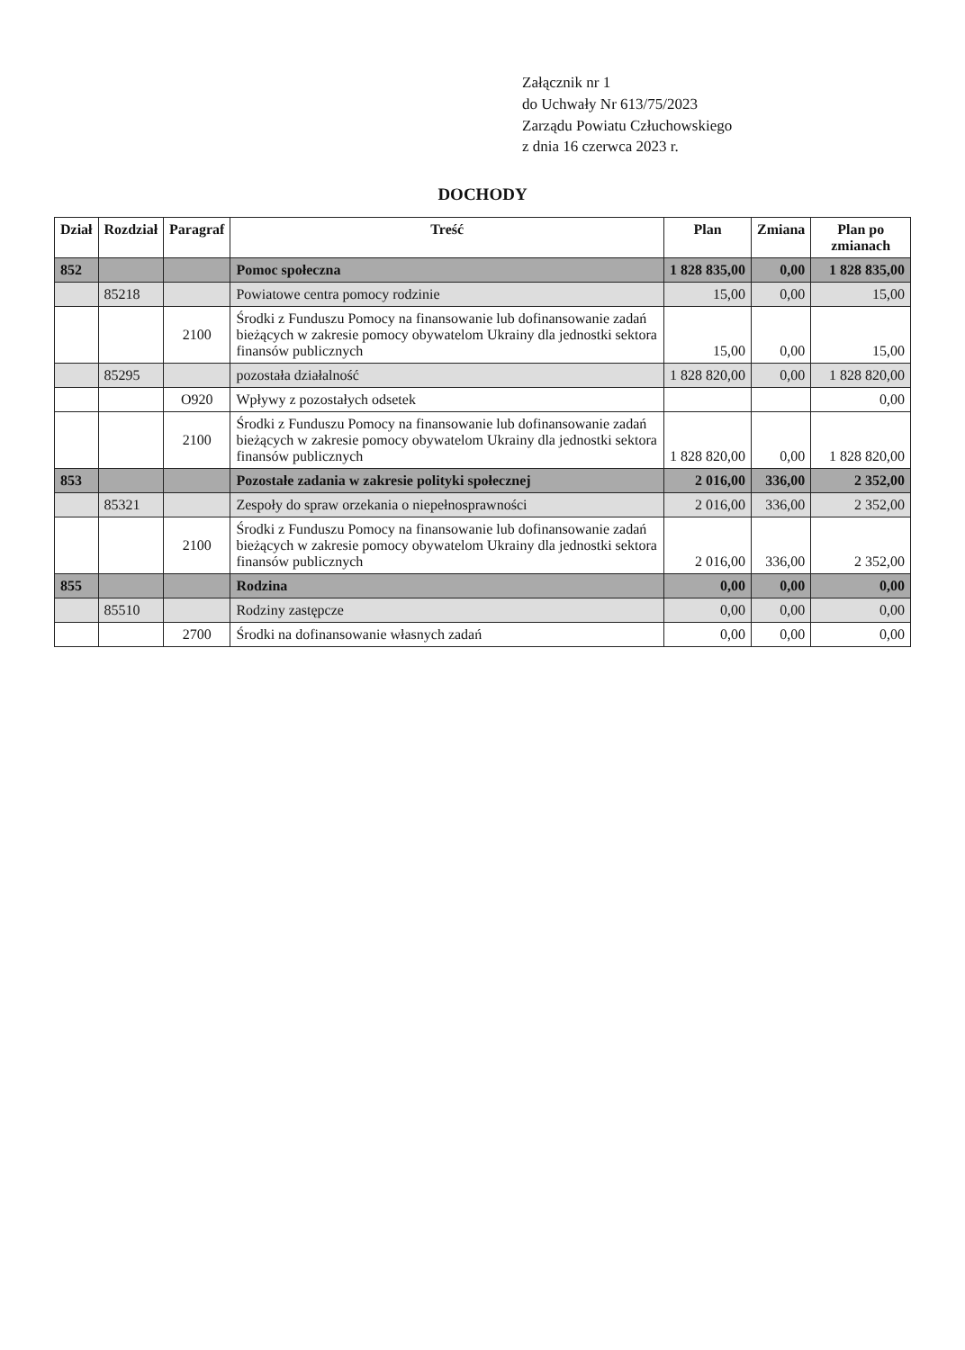Załącznik nr 1
do Uchwały Nr 613/75/2023
Zarządu Powiatu Człuchowskiego
z dnia 16 czerwca 2023 r.
DOCHODY
| Dział | Rozdział | Paragraf | Treść | Plan | Zmiana | Plan po zmianach |
| --- | --- | --- | --- | --- | --- | --- |
| 852 | | | Pomoc społeczna | 1 828 835,00 | 0,00 | 1 828 835,00 |
| | 85218 | | Powiatowe centra pomocy rodzinie | 15,00 | 0,00 | 15,00 |
| | | 2100 | Środki z Funduszu Pomocy na finansowanie lub dofinansowanie zadań bieżących w zakresie pomocy obywatelom Ukrainy dla jednostki sektora finansów publicznych | 15,00 | 0,00 | 15,00 |
| | 85295 | | pozostała działalność | 1 828 820,00 | 0,00 | 1 828 820,00 |
| | | O920 | Wpływy z pozostałych odsetek | | | 0,00 |
| | | 2100 | Środki z Funduszu Pomocy na finansowanie lub dofinansowanie zadań bieżących w zakresie pomocy obywatelom Ukrainy dla jednostki sektora finansów publicznych | 1 828 820,00 | 0,00 | 1 828 820,00 |
| 853 | | | Pozostałe zadania w zakresie polityki społecznej | 2 016,00 | 336,00 | 2 352,00 |
| | 85321 | | Zespoły do spraw orzekania o niepełnosprawności | 2 016,00 | 336,00 | 2 352,00 |
| | | 2100 | Środki z Funduszu Pomocy na finansowanie lub dofinansowanie zadań bieżących w zakresie pomocy obywatelom Ukrainy dla jednostki sektora finansów publicznych | 2 016,00 | 336,00 | 2 352,00 |
| 855 | | | Rodzina | 0,00 | 0,00 | 0,00 |
| | 85510 | | Rodziny zastępcze | 0,00 | 0,00 | 0,00 |
| | | 2700 | Środki na dofinansowanie własnych zadań | 0,00 | 0,00 | 0,00 |